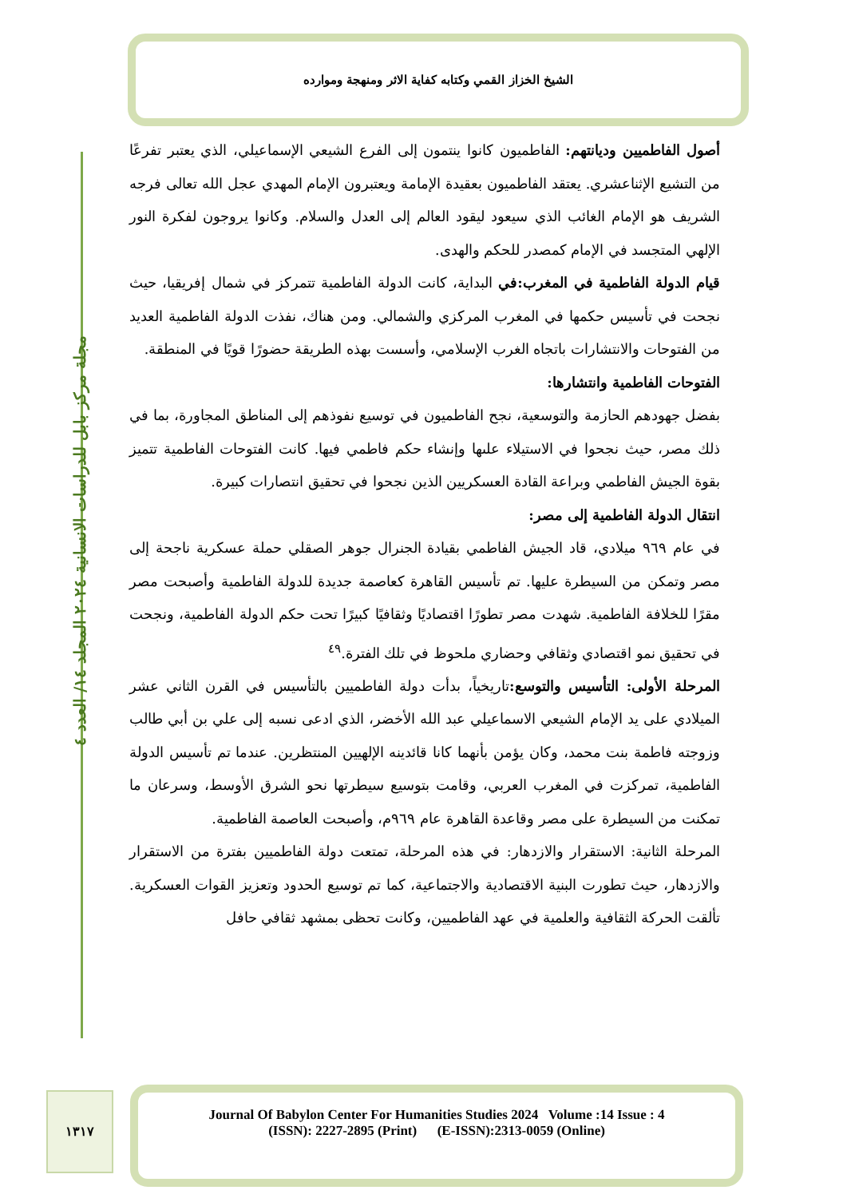الشيخ الخزاز القمي وكتابه كفاية الاثر ومنهجة وموارده
مجلة مركز بابل للدراسات الانسانية ٢٠٢٤ المجلد ١٤/ العدد ٤
أصول الفاطميين وديانتهم: الفاطميون كانوا ينتمون إلى الفرع الشيعي الإسماعيلي، الذي يعتبر تفرعًا من التشيع الإثناعشري. يعتقد الفاطميون بعقيدة الإمامة ويعتبرون الإمام المهدي عجل الله تعالى فرجه الشريف هو الإمام الغائب الذي سيعود ليقود العالم إلى العدل والسلام. وكانوا يروجون لفكرة النور الإلهي المتجسد في الإمام كمصدر للحكم والهدى.
قيام الدولة الفاطمية في المغرب:في البداية، كانت الدولة الفاطمية تتمركز في شمال إفريقيا، حيث نجحت في تأسيس حكمها في المغرب المركزي والشمالي. ومن هناك، نفذت الدولة الفاطمية العديد من الفتوحات والانتشارات باتجاه الغرب الإسلامي، وأسست بهذه الطريقة حضورًا قويًا في المنطقة.
الفتوحات الفاطمية وانتشارها:
بفضل جهودهم الحازمة والتوسعية، نجح الفاطميون في توسيع نفوذهم إلى المناطق المجاورة، بما في ذلك مصر، حيث نجحوا في الاستيلاء علىها وإنشاء حكم فاطمي فيها. كانت الفتوحات الفاطمية تتميز بقوة الجيش الفاطمي وبراعة القادة العسكريين الذين نجحوا في تحقيق انتصارات كبيرة.
انتقال الدولة الفاطمية إلى مصر:
في عام ٩٦٩ ميلادي، قاد الجيش الفاطمي بقيادة الجنرال جوهر الصقلي حملة عسكرية ناجحة إلى مصر وتمكن من السيطرة عليها. تم تأسيس القاهرة كعاصمة جديدة للدولة الفاطمية وأصبحت مصر مقرًا للخلافة الفاطمية. شهدت مصر تطورًا اقتصاديًا وثقافيًا كبيرًا تحت حكم الدولة الفاطمية، ونجحت في تحقيق نمو اقتصادي وثقافي وحضاري ملحوظ في تلك الفترة.<sup>٤٩</sup>
المرحلة الأولى: التأسيس والتوسع: تاريخياً، بدأت دولة الفاطميين بالتأسيس في القرن الثاني عشر الميلادي على يد الإمام الشيعي الاسماعيلي عبد الله الأخضر، الذي ادعى نسبه إلى علي بن أبي طالب وزوجته فاطمة بنت محمد، وكان يؤمن بأنهما كانا قائدينه الإلهيين المنتظرين. عندما تم تأسيس الدولة الفاطمية، تمركزت في المغرب العربي، وقامت بتوسيع سيطرتها نحو الشرق الأوسط، وسرعان ما تمكنت من السيطرة على مصر وقاعدة القاهرة عام ٩٦٩م، وأصبحت العاصمة الفاطمية.
المرحلة الثانية: الاستقرار والازدهار: في هذه المرحلة، تمتعت دولة الفاطميين بفترة من الاستقرار والازدهار، حيث تطورت البنية الاقتصادية والاجتماعية، كما تم توسيع الحدود وتعزيز القوات العسكرية. تألقت الحركة الثقافية والعلمية في عهد الفاطميين، وكانت تحظى بمشهد ثقافي حافل
١٣١٧
Journal Of Babylon Center For Humanities Studies 2024 Volume :14 Issue : 4
(ISSN): 2227-2895 (Print) (E-ISSN):2313-0059 (Online)